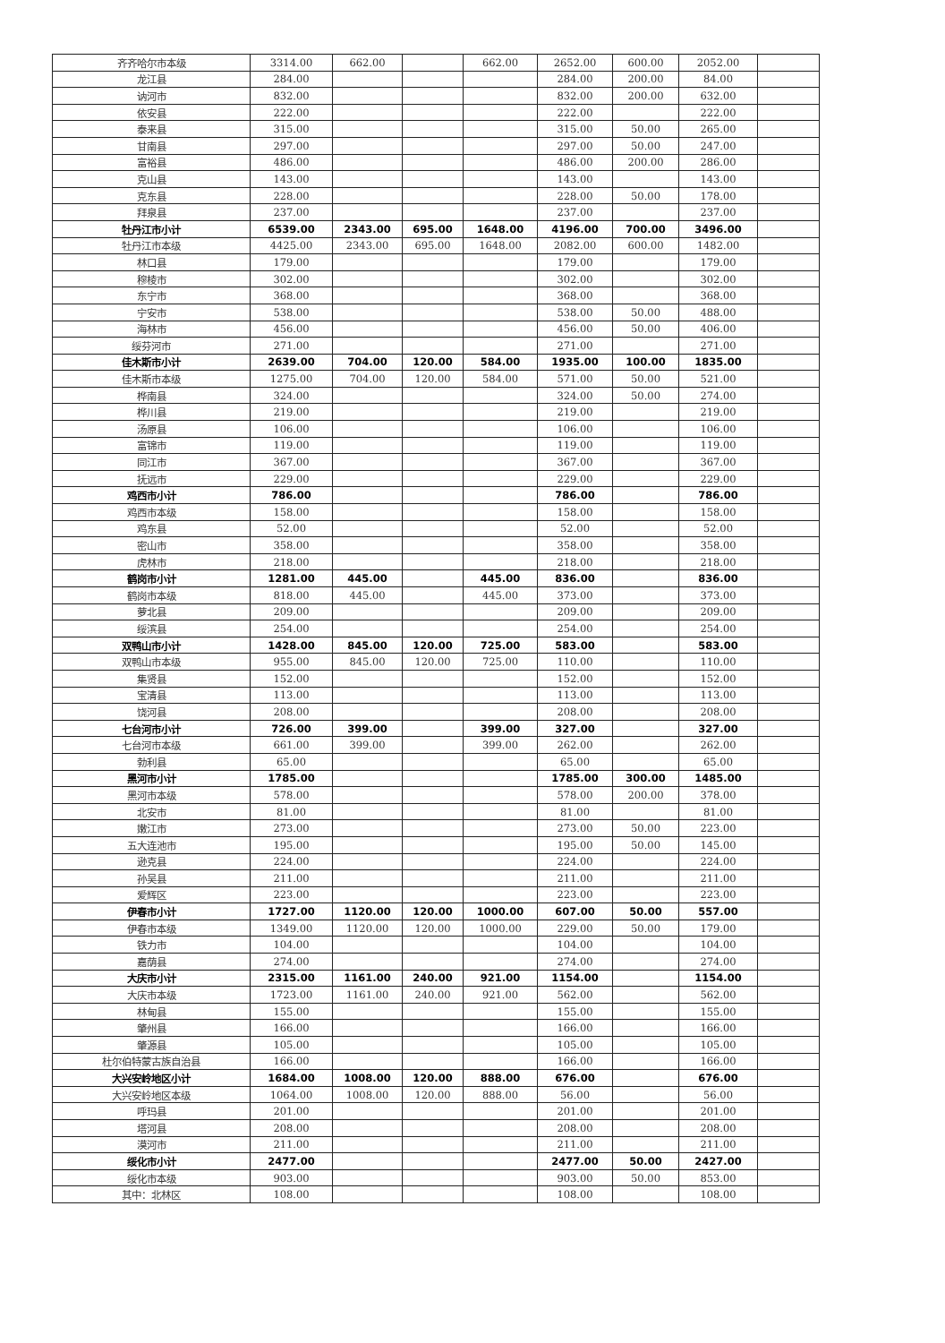| 齐齐哈尔市本级 | 3314.00 | 662.00 | | 662.00 | 2652.00 | 600.00 | 2052.00 | |
| 龙江县 | 284.00 | | | | 284.00 | 200.00 | 84.00 | |
| 讷河市 | 832.00 | | | | 832.00 | 200.00 | 632.00 | |
| 依安县 | 222.00 | | | | 222.00 | | 222.00 | |
| 泰来县 | 315.00 | | | | 315.00 | 50.00 | 265.00 | |
| 甘南县 | 297.00 | | | | 297.00 | 50.00 | 247.00 | |
| 富裕县 | 486.00 | | | | 486.00 | 200.00 | 286.00 | |
| 克山县 | 143.00 | | | | 143.00 | | 143.00 | |
| 克东县 | 228.00 | | | | 228.00 | 50.00 | 178.00 | |
| 拜泉县 | 237.00 | | | | 237.00 | | 237.00 | |
| 牡丹江市小计 | 6539.00 | 2343.00 | 695.00 | 1648.00 | 4196.00 | 700.00 | 3496.00 | |
| 牡丹江市本级 | 4425.00 | 2343.00 | 695.00 | 1648.00 | 2082.00 | 600.00 | 1482.00 | |
| 林口县 | 179.00 | | | | 179.00 | | 179.00 | |
| 穆棱市 | 302.00 | | | | 302.00 | | 302.00 | |
| 东宁市 | 368.00 | | | | 368.00 | | 368.00 | |
| 宁安市 | 538.00 | | | | 538.00 | 50.00 | 488.00 | |
| 海林市 | 456.00 | | | | 456.00 | 50.00 | 406.00 | |
| 绥芬河市 | 271.00 | | | | 271.00 | | 271.00 | |
| 佳木斯市小计 | 2639.00 | 704.00 | 120.00 | 584.00 | 1935.00 | 100.00 | 1835.00 | |
| 佳木斯市本级 | 1275.00 | 704.00 | 120.00 | 584.00 | 571.00 | 50.00 | 521.00 | |
| 桦南县 | 324.00 | | | | 324.00 | 50.00 | 274.00 | |
| 桦川县 | 219.00 | | | | 219.00 | | 219.00 | |
| 汤原县 | 106.00 | | | | 106.00 | | 106.00 | |
| 富锦市 | 119.00 | | | | 119.00 | | 119.00 | |
| 同江市 | 367.00 | | | | 367.00 | | 367.00 | |
| 抚远市 | 229.00 | | | | 229.00 | | 229.00 | |
| 鸡西市小计 | 786.00 | | | | 786.00 | | 786.00 | |
| 鸡西市本级 | 158.00 | | | | 158.00 | | 158.00 | |
| 鸡东县 | 52.00 | | | | 52.00 | | 52.00 | |
| 密山市 | 358.00 | | | | 358.00 | | 358.00 | |
| 虎林市 | 218.00 | | | | 218.00 | | 218.00 | |
| 鹤岗市小计 | 1281.00 | 445.00 | | 445.00 | 836.00 | | 836.00 | |
| 鹤岗市本级 | 818.00 | 445.00 | | 445.00 | 373.00 | | 373.00 | |
| 萝北县 | 209.00 | | | | 209.00 | | 209.00 | |
| 绥滨县 | 254.00 | | | | 254.00 | | 254.00 | |
| 双鸭山市小计 | 1428.00 | 845.00 | 120.00 | 725.00 | 583.00 | | 583.00 | |
| 双鸭山市本级 | 955.00 | 845.00 | 120.00 | 725.00 | 110.00 | | 110.00 | |
| 集贤县 | 152.00 | | | | 152.00 | | 152.00 | |
| 宝清县 | 113.00 | | | | 113.00 | | 113.00 | |
| 饶河县 | 208.00 | | | | 208.00 | | 208.00 | |
| 七台河市小计 | 726.00 | 399.00 | | 399.00 | 327.00 | | 327.00 | |
| 七台河市本级 | 661.00 | 399.00 | | 399.00 | 262.00 | | 262.00 | |
| 勃利县 | 65.00 | | | | 65.00 | | 65.00 | |
| 黑河市小计 | 1785.00 | | | | 1785.00 | 300.00 | 1485.00 | |
| 黑河市本级 | 578.00 | | | | 578.00 | 200.00 | 378.00 | |
| 北安市 | 81.00 | | | | 81.00 | | 81.00 | |
| 嫩江市 | 273.00 | | | | 273.00 | 50.00 | 223.00 | |
| 五大连池市 | 195.00 | | | | 195.00 | 50.00 | 145.00 | |
| 逊克县 | 224.00 | | | | 224.00 | | 224.00 | |
| 孙吴县 | 211.00 | | | | 211.00 | | 211.00 | |
| 爱辉区 | 223.00 | | | | 223.00 | | 223.00 | |
| 伊春市小计 | 1727.00 | 1120.00 | 120.00 | 1000.00 | 607.00 | 50.00 | 557.00 | |
| 伊春市本级 | 1349.00 | 1120.00 | 120.00 | 1000.00 | 229.00 | 50.00 | 179.00 | |
| 铁力市 | 104.00 | | | | 104.00 | | 104.00 | |
| 嘉荫县 | 274.00 | | | | 274.00 | | 274.00 | |
| 大庆市小计 | 2315.00 | 1161.00 | 240.00 | 921.00 | 1154.00 | | 1154.00 | |
| 大庆市本级 | 1723.00 | 1161.00 | 240.00 | 921.00 | 562.00 | | 562.00 | |
| 林甸县 | 155.00 | | | | 155.00 | | 155.00 | |
| 肇州县 | 166.00 | | | | 166.00 | | 166.00 | |
| 肇源县 | 105.00 | | | | 105.00 | | 105.00 | |
| 杜尔伯特蒙古族自治县 | 166.00 | | | | 166.00 | | 166.00 | |
| 大兴安岭地区小计 | 1684.00 | 1008.00 | 120.00 | 888.00 | 676.00 | | 676.00 | |
| 大兴安岭地区本级 | 1064.00 | 1008.00 | 120.00 | 888.00 | 56.00 | | 56.00 | |
| 呼玛县 | 201.00 | | | | 201.00 | | 201.00 | |
| 塔河县 | 208.00 | | | | 208.00 | | 208.00 | |
| 漠河市 | 211.00 | | | | 211.00 | | 211.00 | |
| 绥化市小计 | 2477.00 | | | | 2477.00 | 50.00 | 2427.00 | |
| 绥化市本级 | 903.00 | | | | 903.00 | 50.00 | 853.00 | |
| 其中：北林区 | 108.00 | | | | 108.00 | | 108.00 | |